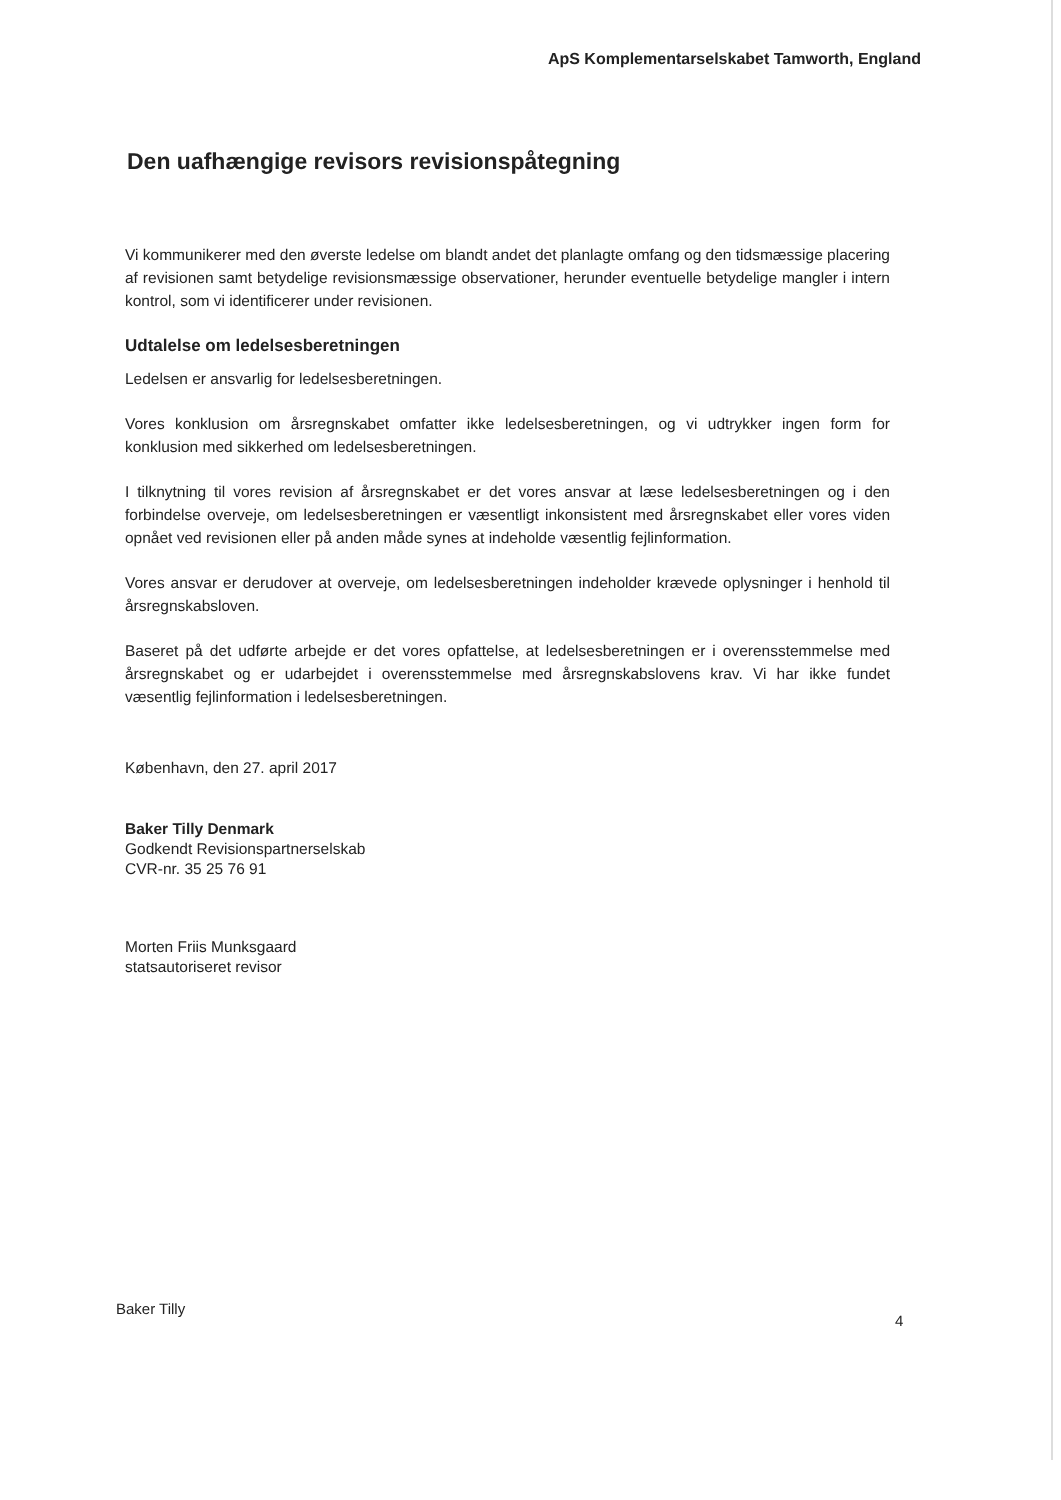ApS Komplementarselskabet Tamworth, England
Den uafhængige revisors revisionspåtegning
Vi kommunikerer med den øverste ledelse om blandt andet det planlagte omfang og den tidsmæssige placering af revisionen samt betydelige revisionsmæssige observationer, herunder eventuelle betydelige mangler i intern kontrol, som vi identificerer under revisionen.
Udtalelse om ledelsesberetningen
Ledelsen er ansvarlig for ledelsesberetningen.
Vores konklusion om årsregnskabet omfatter ikke ledelsesberetningen, og vi udtrykker ingen form for konklusion med sikkerhed om ledelsesberetningen.
I tilknytning til vores revision af årsregnskabet er det vores ansvar at læse ledelsesberetningen og i den forbindelse overveje, om ledelsesberetningen er væsentligt inkonsistent med årsregnskabet eller vores viden opnået ved revisionen eller på anden måde synes at indeholde væsentlig fejlinformation.
Vores ansvar er derudover at overveje, om ledelsesberetningen indeholder krævede oplysninger i henhold til årsregnskabsloven.
Baseret på det udførte arbejde er det vores opfattelse, at ledelsesberetningen er i overensstemmelse med årsregnskabet og er udarbejdet i overensstemmelse med årsregnskabslovens krav. Vi har ikke fundet væsentlig fejlinformation i ledelsesberetningen.
København, den 27. april 2017
Baker Tilly Denmark
Godkendt Revisionspartnerselskab
CVR-nr. 35 25 76 91
Morten Friis Munksgaard
statsautoriseret revisor
Baker Tilly
4